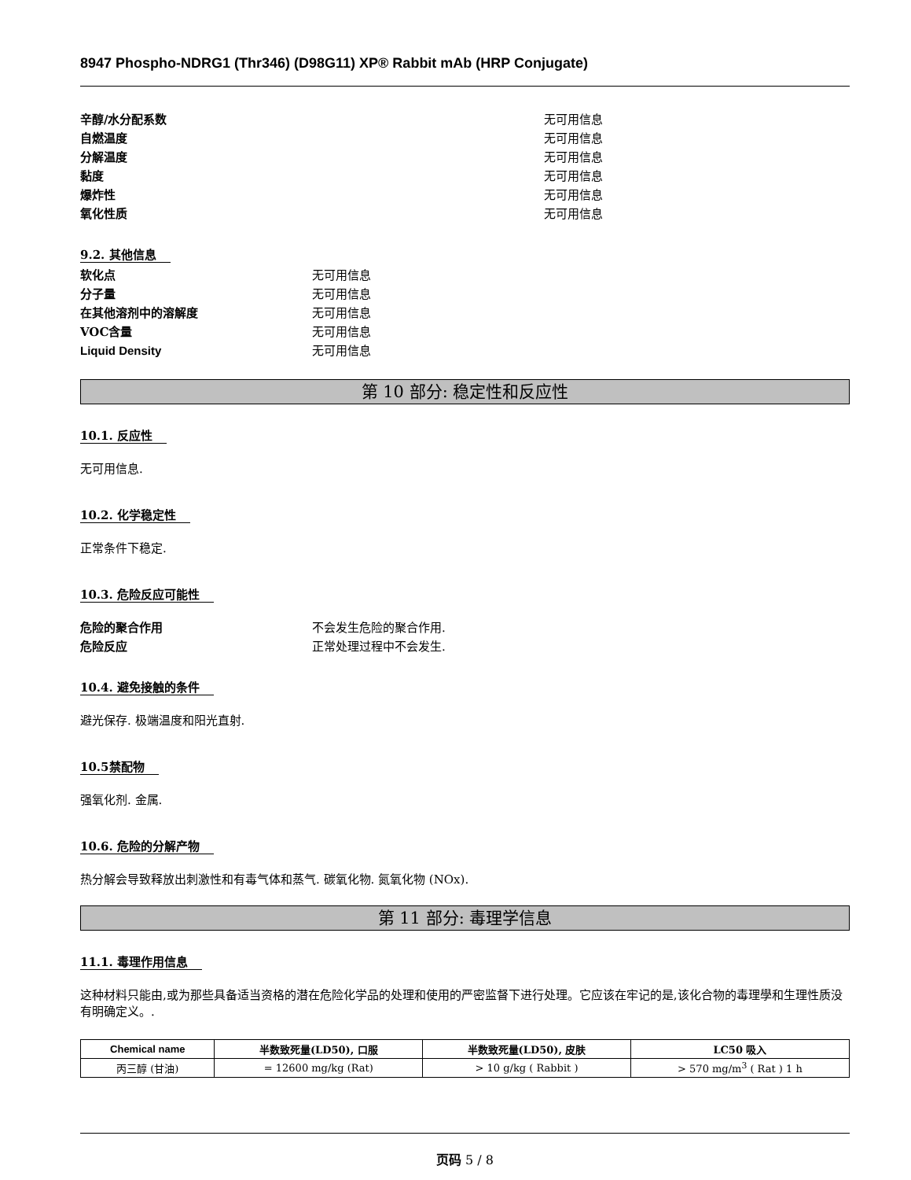8947 Phospho-NDRG1 (Thr346) (D98G11) XP® Rabbit mAb (HRP Conjugate)
辛醇/水分配系数 无可用信息
自燃温度 无可用信息
分解温度 无可用信息
黏度 无可用信息
爆炸性 无可用信息
氧化性质 无可用信息
9.2. 其他信息
软化点 无可用信息
分子量 无可用信息
在其他溶剂中的溶解度 无可用信息
VOC含量 无可用信息
Liquid Density 无可用信息
第 10 部分: 稳定性和反应性
10.1. 反应性
无可用信息.
10.2. 化学稳定性
正常条件下稳定.
10.3. 危险反应可能性
危险的聚合作用 不会发生危险的聚合作用.
危险反应 正常处理过程中不会发生.
10.4. 避免接触的条件
避光保存. 极端温度和阳光直射.
10.5禁配物
强氧化剂. 金属.
10.6. 危险的分解产物
热分解会导致释放出刺激性和有毒气体和蒸气. 碳氧化物. 氮氧化物 (NOx).
第 11 部分: 毒理学信息
11.1. 毒理作用信息
这种材料只能由,或为那些具备适当资格的潜在危险化学品的处理和使用的严密监督下进行处理。它应该在牢记的是,该化合物的毒理學和生理性质没有明确定义。.
| Chemical name | 半数致死量(LD50), 口服 | 半数致死量(LD50), 皮肤 | LC50 吸入 |
| --- | --- | --- | --- |
| 丙三醇 (甘油) | = 12600 mg/kg (Rat) | > 10 g/kg ( Rabbit ) | > 570 mg/m<sup>3</sup> ( Rat ) 1 h |
页码 5 / 8